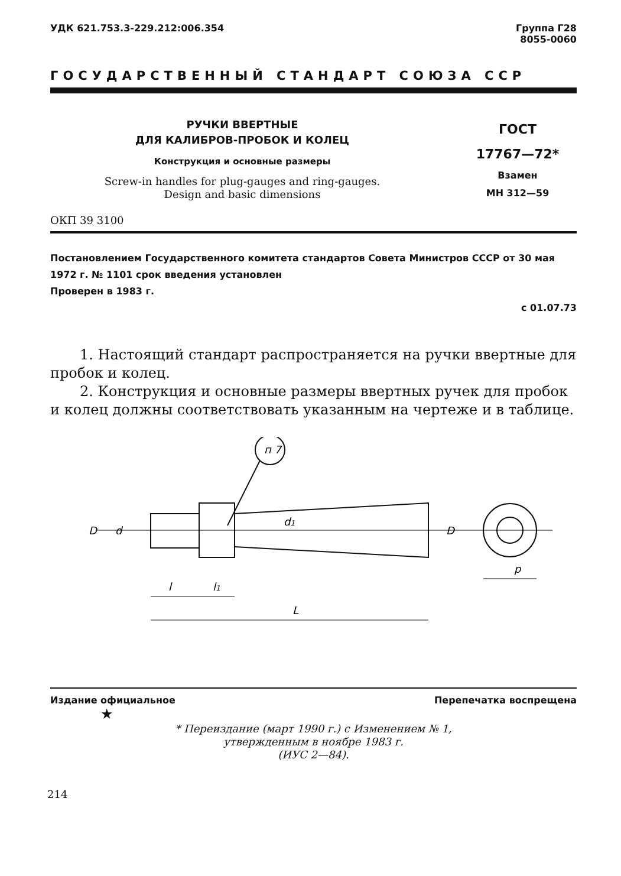УДК 621.753.3-229.212:006.354 Группа Г28
8055-0060
ГОСУДАРСТВЕННЫЙ СТАНДАРТ СОЮЗА ССР
РУЧКИ ВВЕРТНЫЕ
ДЛЯ КАЛИБРОВ-ПРОБОК И КОЛЕЦ
Конструкция и основные размеры
Screw-in handles for plug-gauges and ring-gauges.
Design and basic dimensions
ГОСТ
17767—72*
Взамен
МН 312—59
ОКП 39 3100
Постановлением Государственного комитета стандартов Совета Министров СССР от 30 мая 1972 г. № 1101 срок введения установлен
Проверен в 1983 г.
с 01.07.73
1. Настоящий стандарт распространяется на ручки ввертные для пробок и колец.
2. Конструкция и основные размеры ввертных ручек для пробок и колец должны соответствовать указанным на чертеже и в таблице.
п 7
D
d
d1
D
l
l1
L
p
Издание официальное Перепечатка воспрещена
★
* Переиздание (март 1990 г.) с Изменением № 1,
утвержденным в ноябре 1983 г.
(ИУС 2—84).
214